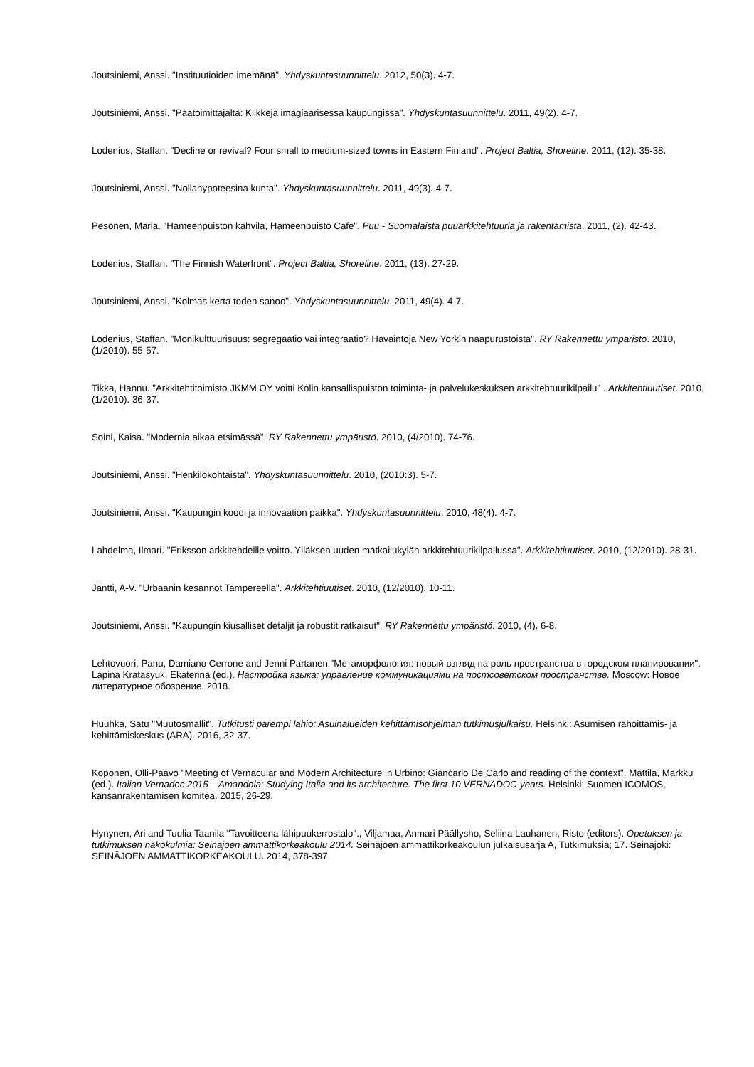Joutsiniemi, Anssi. "Instituutioiden imemänä". Yhdyskuntasuunnittelu. 2012, 50(3). 4-7.
Joutsiniemi, Anssi. "Päätoimittajalta: Klikkejä imagiaarisessa kaupungissa". Yhdyskuntasuunnittelu. 2011, 49(2). 4-7.
Lodenius, Staffan. "Decline or revival? Four small to medium-sized towns in Eastern Finland". Project Baltia, Shoreline. 2011, (12). 35-38.
Joutsiniemi, Anssi. "Nollahypoteesina kunta". Yhdyskuntasuunnittelu. 2011, 49(3). 4-7.
Pesonen, Maria. "Hämeenpuiston kahvila, Hämeenpuisto Cafe". Puu - Suomalaista puuarkkitehtuuria ja rakentamista. 2011, (2). 42-43.
Lodenius, Staffan. "The Finnish Waterfront". Project Baltia, Shoreline. 2011, (13). 27-29.
Joutsiniemi, Anssi. "Kolmas kerta toden sanoo". Yhdyskuntasuunnittelu. 2011, 49(4). 4-7.
Lodenius, Staffan. "Monikulttuurisuus: segregaatio vai integraatio? Havaintoja New Yorkin naapurustoista". RY Rakennettu ympäristö. 2010, (1/2010). 55-57.
Tikka, Hannu. "Arkkitehtitoimisto JKMM OY voitti Kolin kansallispuiston toiminta- ja palvelukeskuksen arkkitehtuurikilpailu" . Arkkitehtiuutiset. 2010, (1/2010). 36-37.
Soini, Kaisa. "Modernia aikaa etsimässä". RY Rakennettu ympäristö. 2010, (4/2010). 74-76.
Joutsiniemi, Anssi. "Henkilökohtaista". Yhdyskuntasuunnittelu. 2010, (2010:3). 5-7.
Joutsiniemi, Anssi. "Kaupungin koodi ja innovaation paikka". Yhdyskuntasuunnittelu. 2010, 48(4). 4-7.
Lahdelma, Ilmari. "Eriksson arkkitehdeille voitto. Ylläksen uuden matkailukylän arkkitehtuurikilpailussa". Arkkitehtiuutiset. 2010, (12/2010). 28-31.
Jäntti, A-V. "Urbaanin kesannot Tampereella". Arkkitehtiuutiset. 2010, (12/2010). 10-11.
Joutsiniemi, Anssi. "Kaupungin kiusalliset detaljit ja robustit ratkaisut". RY Rakennettu ympäristö. 2010, (4). 6-8.
Lehtovuori, Panu, Damiano Cerrone and Jenni Partanen "Метаморфология: новый взгляд на роль пространства в городском планировании". Lapina Kratasyuk, Ekaterina (ed.). Настройка языка: управление коммуникациями на постсоветском пространстве. Moscow: Новое литературное обозрение. 2018.
Huuhka, Satu "Muutosmallit". Tutkitusti parempi lähiö: Asuinalueiden kehittämisohjelman tutkimusjulkaisu. Helsinki: Asumisen rahoittamis- ja kehittämiskeskus (ARA). 2016, 32-37.
Koponen, Olli-Paavo "Meeting of Vernacular and Modern Architecture in Urbino: Giancarlo De Carlo and reading of the context". Mattila, Markku (ed.). Italian Vernadoc 2015 – Amandola: Studying Italia and its architecture. The first 10 VERNADOC-years. Helsinki: Suomen ICOMOS, kansanrakentamisen komitea. 2015, 26-29.
Hynynen, Ari and Tuulia Taanila "Tavoitteena lähipuukerrostalo"., Viljamaa, Anmari Päällysho, Seliina Lauhanen, Risto (editors). Opetuksen ja tutkimuksen näkökulmia: Seinäjoen ammattikorkeakoulu 2014. Seinäjoen ammattikorkeakoulun julkaisusarja A, Tutkimuksia; 17. Seinäjoki: SEINÄJOEN AMMATTIKORKEAKOULU. 2014, 378-397.